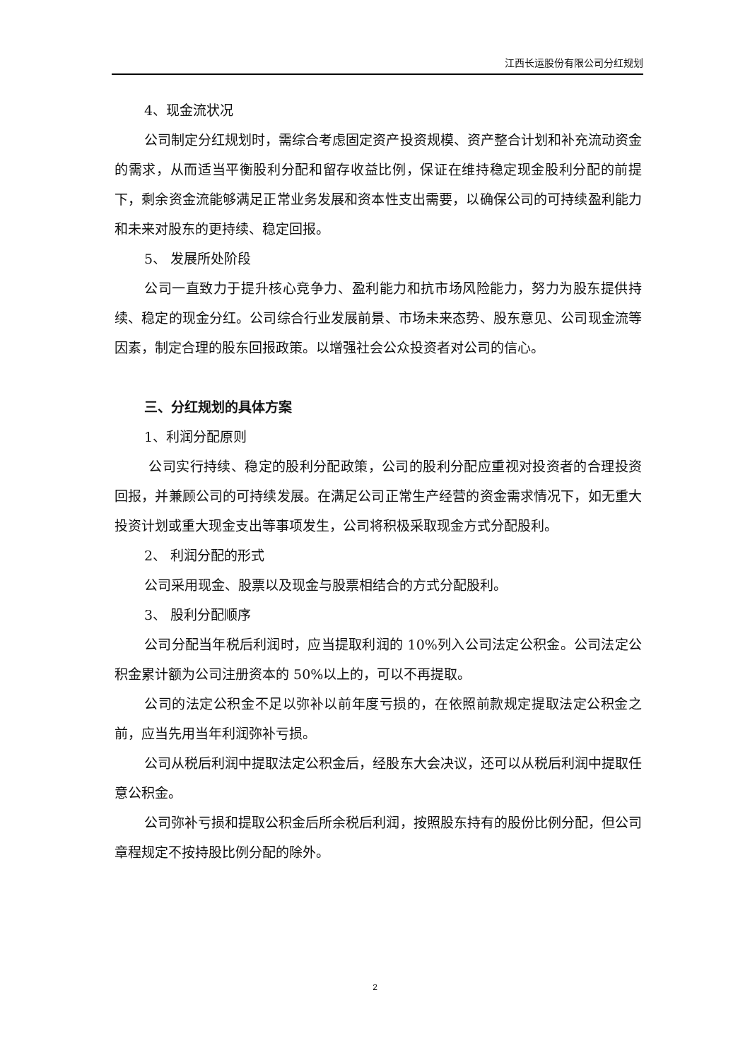江西长运股份有限公司分红规划
4、现金流状况
公司制定分红规划时，需综合考虑固定资产投资规模、资产整合计划和补充流动资金的需求，从而适当平衡股利分配和留存收益比例，保证在维持稳定现金股利分配的前提下，剩余资金流能够满足正常业务发展和资本性支出需要，以确保公司的可持续盈利能力和未来对股东的更持续、稳定回报。
5、 发展所处阶段
公司一直致力于提升核心竞争力、盈利能力和抗市场风险能力，努力为股东提供持续、稳定的现金分红。公司综合行业发展前景、市场未来态势、股东意见、公司现金流等因素，制定合理的股东回报政策。以增强社会公众投资者对公司的信心。
三、分红规划的具体方案
1、利润分配原则
公司实行持续、稳定的股利分配政策，公司的股利分配应重视对投资者的合理投资回报，并兼顾公司的可持续发展。在满足公司正常生产经营的资金需求情况下，如无重大投资计划或重大现金支出等事项发生，公司将积极采取现金方式分配股利。
2、 利润分配的形式
公司采用现金、股票以及现金与股票相结合的方式分配股利。
3、 股利分配顺序
公司分配当年税后利润时，应当提取利润的 10%列入公司法定公积金。公司法定公积金累计额为公司注册资本的 50%以上的，可以不再提取。
公司的法定公积金不足以弥补以前年度亏损的，在依照前款规定提取法定公积金之前，应当先用当年利润弥补亏损。
公司从税后利润中提取法定公积金后，经股东大会决议，还可以从税后利润中提取任意公积金。
公司弥补亏损和提取公积金后所余税后利润，按照股东持有的股份比例分配，但公司章程规定不按持股比例分配的除外。
2